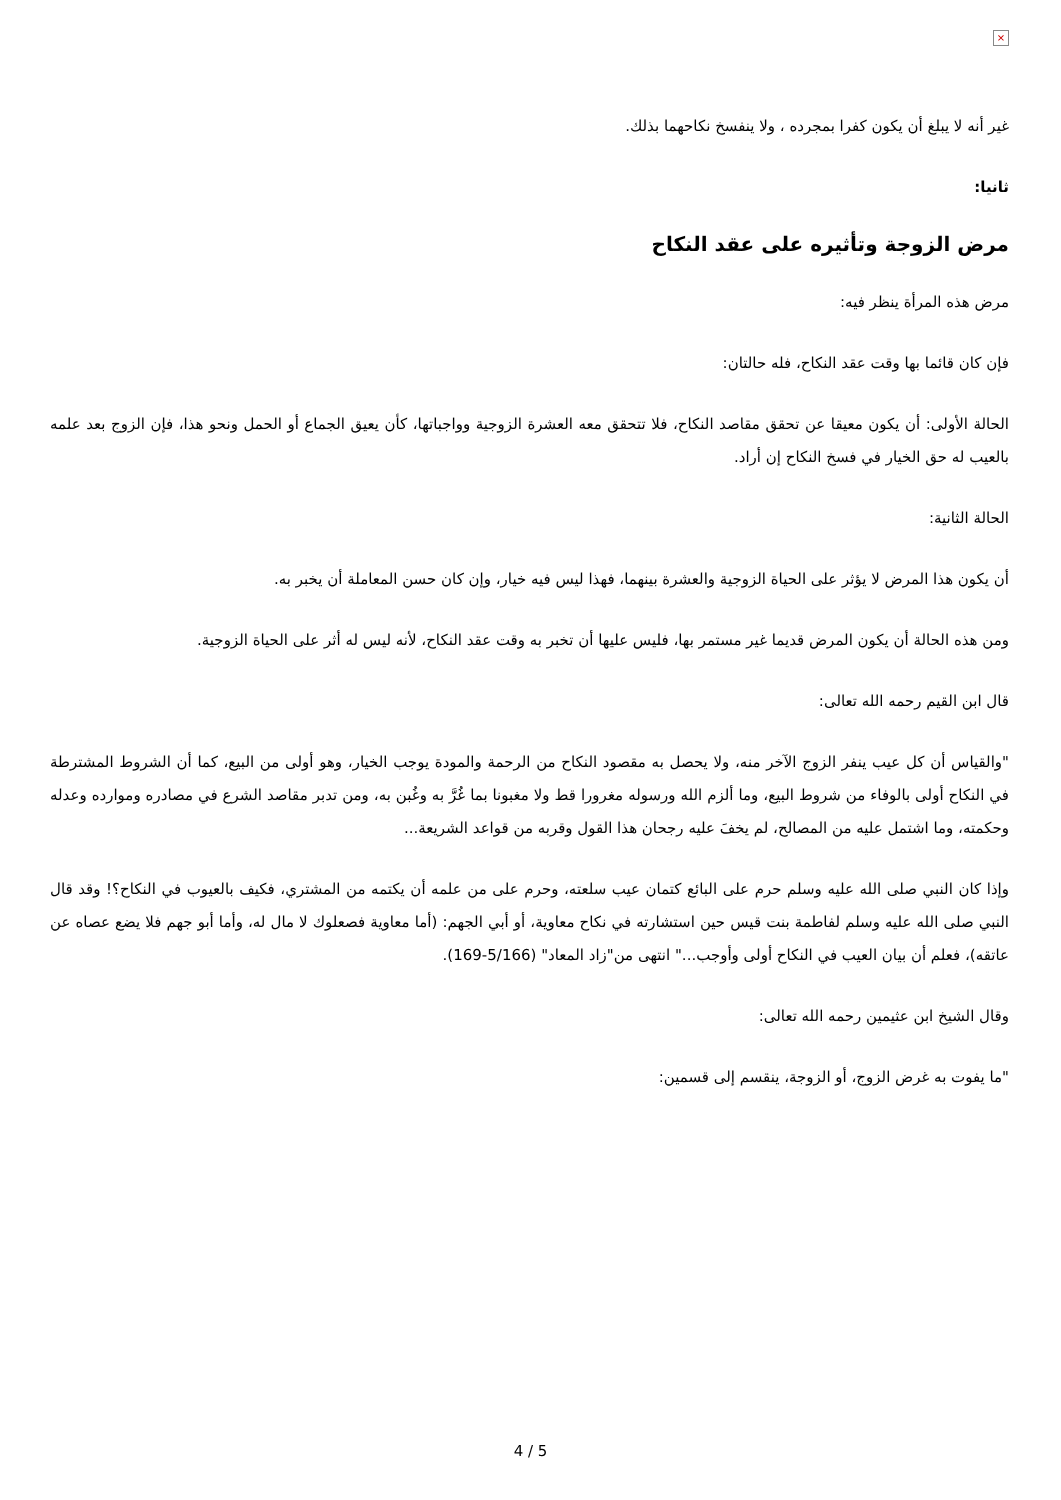×
غير أنه لا يبلغ أن يكون كفرا بمجرده ، ولا ينفسخ نكاحهما بذلك.
ثانيا:
مرض الزوجة وتأثيره على عقد النكاح
مرض هذه المرأة ينظر فيه:
فإن كان قائما بها وقت عقد النكاح، فله حالتان:
الحالة الأولى: أن يكون معيقا عن تحقق مقاصد النكاح، فلا تتحقق معه العشرة الزوجية وواجباتها، كأن يعيق الجماع أو الحمل ونحو هذا، فإن الزوج بعد علمه بالعيب له حق الخيار في فسخ النكاح إن أراد.
الحالة الثانية:
أن يكون هذا المرض لا يؤثر على الحياة الزوجية والعشرة بينهما، فهذا ليس فيه خيار، وإن كان حسن المعاملة أن يخبر به.
ومن هذه الحالة أن يكون المرض قديما غير مستمر بها، فليس عليها أن تخبر به وقت عقد النكاح، لأنه ليس له أثر على الحياة الزوجية.
قال ابن القيم رحمه الله تعالى:
"والقياس أن كل عيب ينفر الزوج الآخر منه، ولا يحصل به مقصود النكاح من الرحمة والمودة يوجب الخيار، وهو أولى من البيع، كما أن الشروط المشترطة في النكاح أولى بالوفاء من شروط البيع، وما ألزم الله ورسوله مغرورا قط ولا مغبونا بما غُرَّ به وغُبن به، ومن تدبر مقاصد الشرع في مصادره وموارده وعدله وحكمته، وما اشتمل عليه من المصالح، لم يخفَ عليه رجحان هذا القول وقربه من قواعد الشريعة...
وإذا كان النبي صلى الله عليه وسلم حرم على البائع كتمان عيب سلعته، وحرم على من علمه أن يكتمه من المشتري، فكيف بالعيوب في النكاح؟! وقد قال النبي صلى الله عليه وسلم لفاطمة بنت قيس حين استشارته في نكاح معاوية، أو أبي الجهم: (أما معاوية فصعلوك لا مال له، وأما أبو جهم فلا يضع عصاه عن عاتقه)، فعلم أن بيان العيب في النكاح أولى وأوجب..." انتهى من"زاد المعاد" (5/166-169).
وقال الشيخ ابن عثيمين رحمه الله تعالى:
"ما يفوت به غرض الزوج، أو الزوجة، ينقسم إلى قسمين:
4 / 5